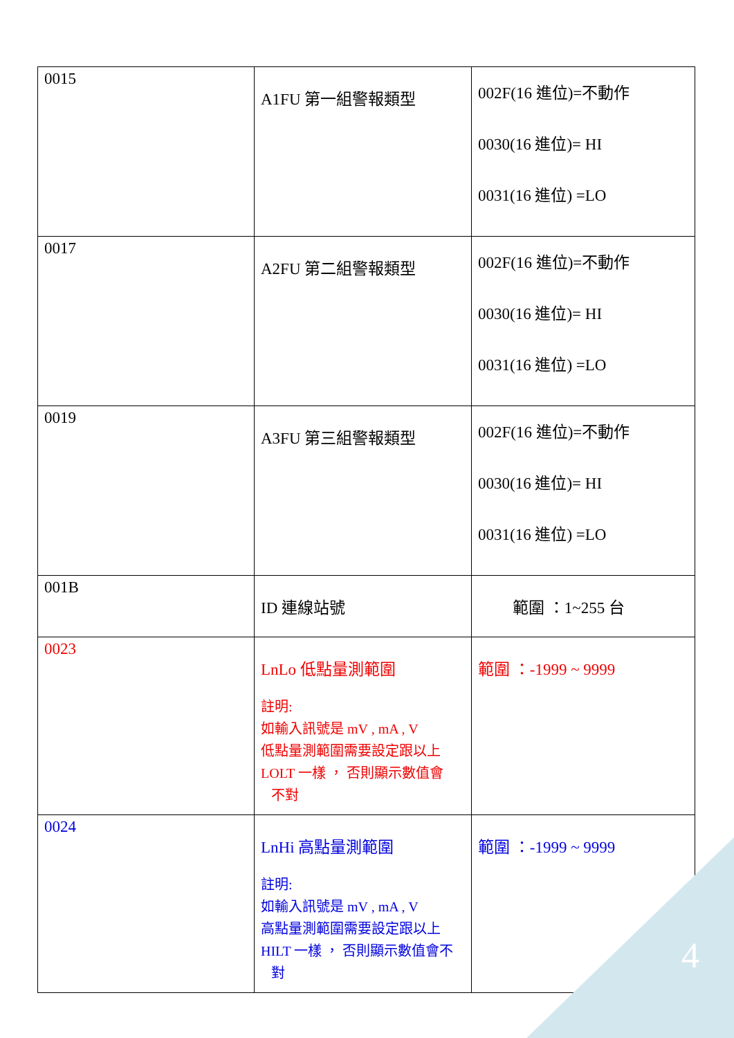| 0015 | A1FU 第一組警報類型 | 002F(16 進位)=不動作 0030(16 進位)= HI 0031(16 進位) =LO |
| 0017 | A2FU 第二組警報類型 | 002F(16 進位)=不動作 0030(16 進位)= HI 0031(16 進位) =LO |
| 0019 | A3FU 第三組警報類型 | 002F(16 進位)=不動作 0030(16 進位)= HI 0031(16 進位) =LO |
| 001B | ID 連線站號 | 範圍 ：1~255 台 |
| 0023 | LnLo 低點量測範圍 註明: 如輸入訊號是 mV , mA , V 低點量測範圍需要設定跟以上 LOLT 一樣 ， 否則顯示數值會 不對 | 範圍 ：-1999 ~ 9999 |
| 0024 | LnHi 高點量測範圍 註明: 如輸入訊號是 mV , mA , V 高點量測範圍需要設定跟以上 HILT 一樣 ， 否則顯示數值會不 對 | 範圍 ：-1999 ~ 9999 |
4